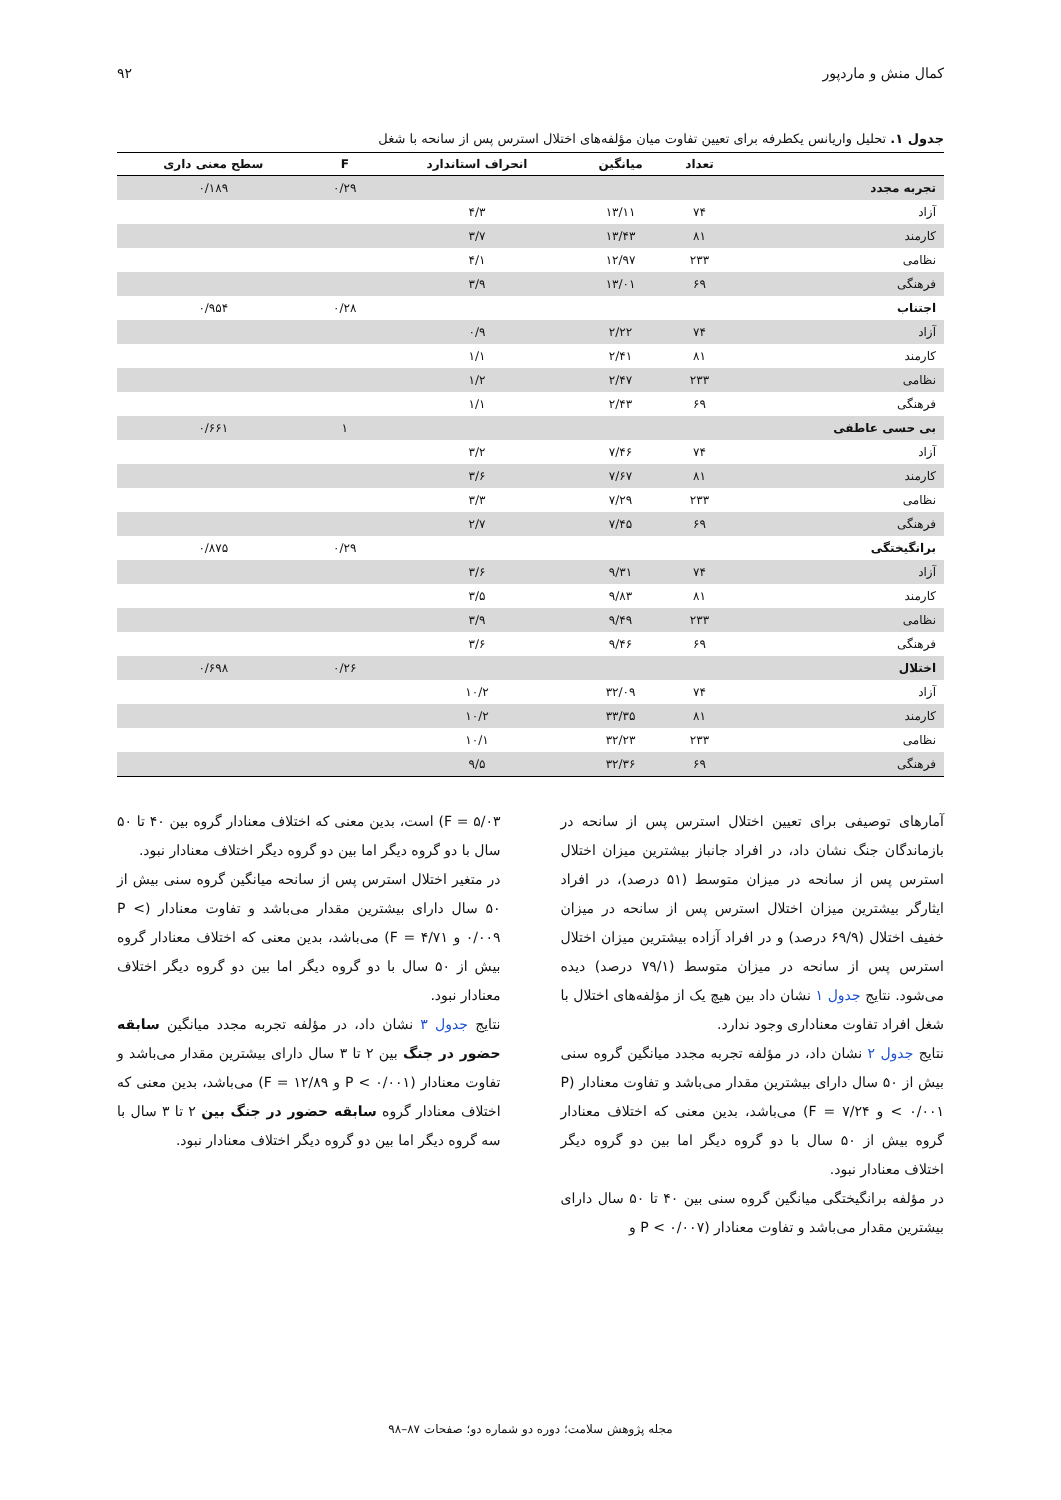کمال منش و ماردپور ۹۲
جدول ۱. تحلیل واریانس یکطرفه برای تعیین تفاوت میان مؤلفه‌های اختلال استرس پس از سانحه با شغل
| | تعداد | میانگین | انحراف استاندارد | F | سطح معنی داری |
| --- | --- | --- | --- | --- | --- |
| تجربه مجدد | | | | ۰/۲۹ | ۰/۱۸۹ |
| آزاد | ۷۴ | ۱۳/۱۱ | ۴/۳ | | |
| کارمند | ۸۱ | ۱۳/۴۳ | ۳/۷ | | |
| نظامی | ۲۳۳ | ۱۲/۹۷ | ۴/۱ | | |
| فرهنگی | ۶۹ | ۱۳/۰۱ | ۳/۹ | | |
| اجتناب | | | | ۰/۲۸ | ۰/۹۵۴ |
| آزاد | ۷۴ | ۲/۲۲ | ۰/۹ | | |
| کارمند | ۸۱ | ۲/۴۱ | ۱/۱ | | |
| نظامی | ۲۳۳ | ۲/۴۷ | ۱/۲ | | |
| فرهنگی | ۶۹ | ۲/۴۳ | ۱/۱ | | |
| بی حسی عاطفی | | | | ۱ | ۰/۶۶۱ |
| آزاد | ۷۴ | ۷/۴۶ | ۳/۲ | | |
| کارمند | ۸۱ | ۷/۶۷ | ۳/۶ | | |
| نظامی | ۲۳۳ | ۷/۲۹ | ۳/۳ | | |
| فرهنگی | ۶۹ | ۷/۴۵ | ۲/۷ | | |
| برانگیختگی | | | | ۰/۲۹ | ۰/۸۷۵ |
| آزاد | ۷۴ | ۹/۳۱ | ۳/۶ | | |
| کارمند | ۸۱ | ۹/۸۳ | ۳/۵ | | |
| نظامی | ۲۳۳ | ۹/۴۹ | ۳/۹ | | |
| فرهنگی | ۶۹ | ۹/۴۶ | ۳/۶ | | |
| اختلال | | | | ۰/۲۶ | ۰/۶۹۸ |
| آزاد | ۷۴ | ۳۲/۰۹ | ۱۰/۲ | | |
| کارمند | ۸۱ | ۳۳/۳۵ | ۱۰/۲ | | |
| نظامی | ۲۳۳ | ۳۲/۲۳ | ۱۰/۱ | | |
| فرهنگی | ۶۹ | ۳۲/۳۶ | ۹/۵ | | |
آمارهای توصیفی برای تعیین اختلال استرس پس از سانحه در بازماندگان جنگ نشان داد، در افراد جانباز بیشترین میزان اختلال استرس پس از سانحه در میزان متوسط (۵۱ درصد)، در افراد ایثارگر بیشترین میزان اختلال استرس پس از سانحه در میزان خفیف اختلال (۶۹/۹ درصد) و در افراد آزاده بیشترین میزان اختلال استرس پس از سانحه در میزان متوسط (۷۹/۱ درصد) دیده می‌شود. نتایج جدول ۱ نشان داد بین هیچ یک از مؤلفه‌های اختلال با شغل افراد تفاوت معناداری وجود ندارد.
نتایج جدول ۲ نشان داد، در مؤلفه تجربه مجدد میانگین گروه سنی بیش از ۵۰ سال دارای بیشترین مقدار می‌باشد و تفاوت معنادار (P < ۰/۰۰۱ و F = ۷/۲۴) می‌باشد، بدین معنی که اختلاف معنادار گروه بیش از ۵۰ سال با دو گروه دیگر اما بین دو گروه دیگر اختلاف معنادار نبود.
در مؤلفه برانگیختگی میانگین گروه سنی بین ۴۰ تا ۵۰ سال دارای بیشترین مقدار می‌باشد و تفاوت معنادار (P < ۰/۰۰۷ و
F = ۵/۰۳) است، بدین معنی که اختلاف معنادار گروه بین ۴۰ تا ۵۰ سال با دو گروه دیگر اما بین دو گروه دیگر اختلاف معنادار نبود.
در متغیر اختلال استرس پس از سانحه میانگین گروه سنی بیش از ۵۰ سال دارای بیشترین مقدار می‌باشد و تفاوت معنادار (P < ۰/۰۰۹ و F = ۴/۷۱) می‌باشد، بدین معنی که اختلاف معنادار گروه بیش از ۵۰ سال با دو گروه دیگر اما بین دو گروه دیگر اختلاف معنادار نبود.
نتایج جدول ۳ نشان داد، در مؤلفه تجربه مجدد میانگین سابقه حضور در جنگ بین ۲ تا ۳ سال دارای بیشترین مقدار می‌باشد و تفاوت معنادار (P < ۰/۰۰۱ و F = ۱۲/۸۹) می‌باشد، بدین معنی که اختلاف معنادار گروه سابقه حضور در جنگ بین ۲ تا ۳ سال با سه گروه دیگر اما بین دو گروه دیگر اختلاف معنادار نبود.
مجله پژوهش سلامت؛ دوره دو شماره دو؛ صفحات ۸۷–۹۸